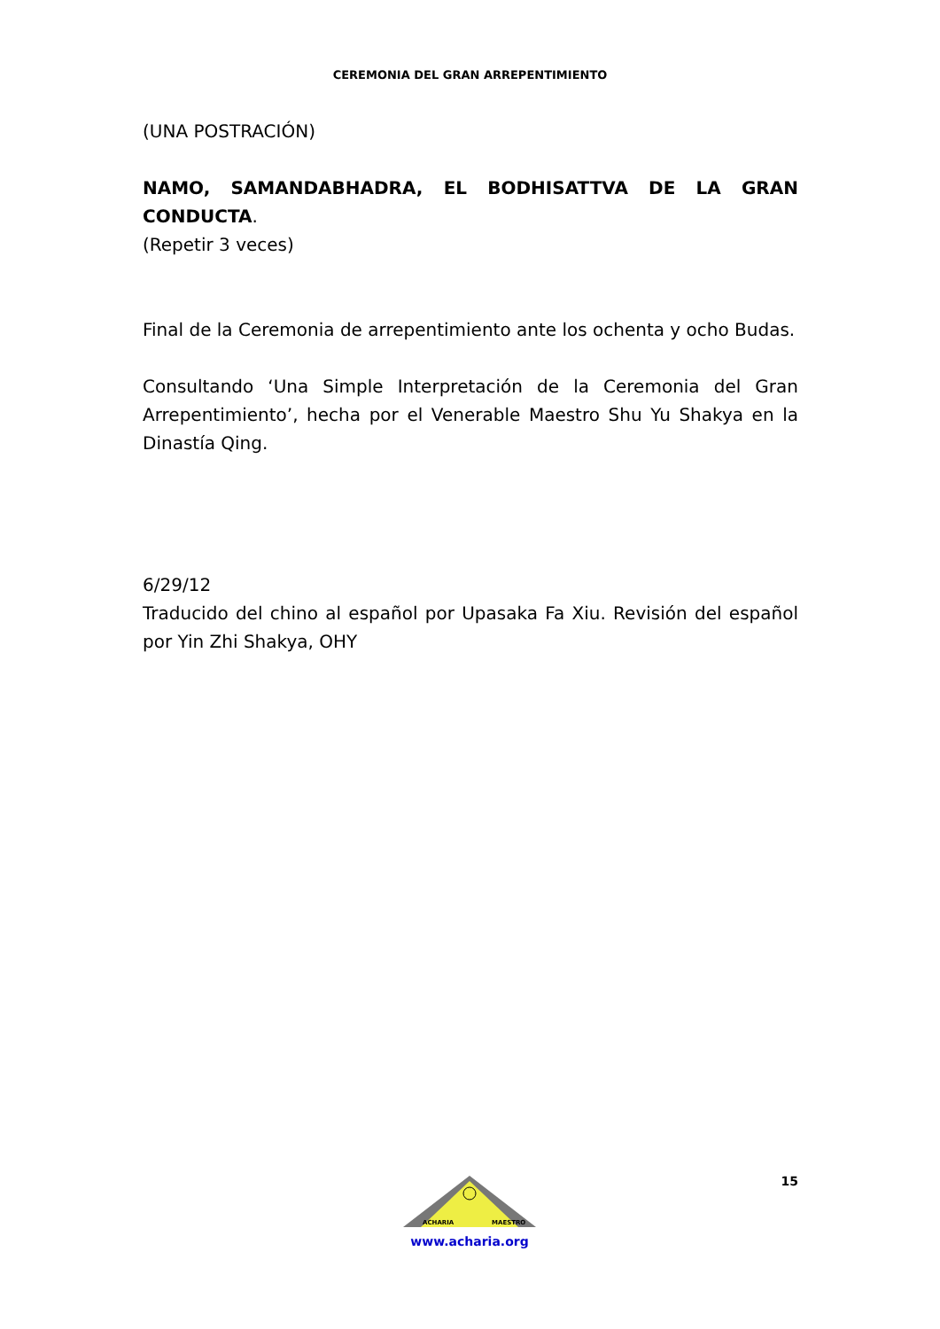CEREMONIA DEL GRAN ARREPENTIMIENTO
(UNA POSTRACIÓN)
NAMO, SAMANDABHADRA, EL BODHISATTVA DE LA GRAN CONDUCTA.
(Repetir 3 veces)
Final de la Ceremonia de arrepentimiento ante los ochenta y ocho Budas.
Consultando ‘Una Simple Interpretación de la Ceremonia del Gran Arrepentimiento’, hecha por el Venerable Maestro Shu Yu Shakya en la Dinastía Qing.
6/29/12
Traducido del chino al español por Upasaka Fa Xiu. Revisión del español por Yin Zhi Shakya, OHY
ACHARIA
MAESTRO
www.acharia.org
15